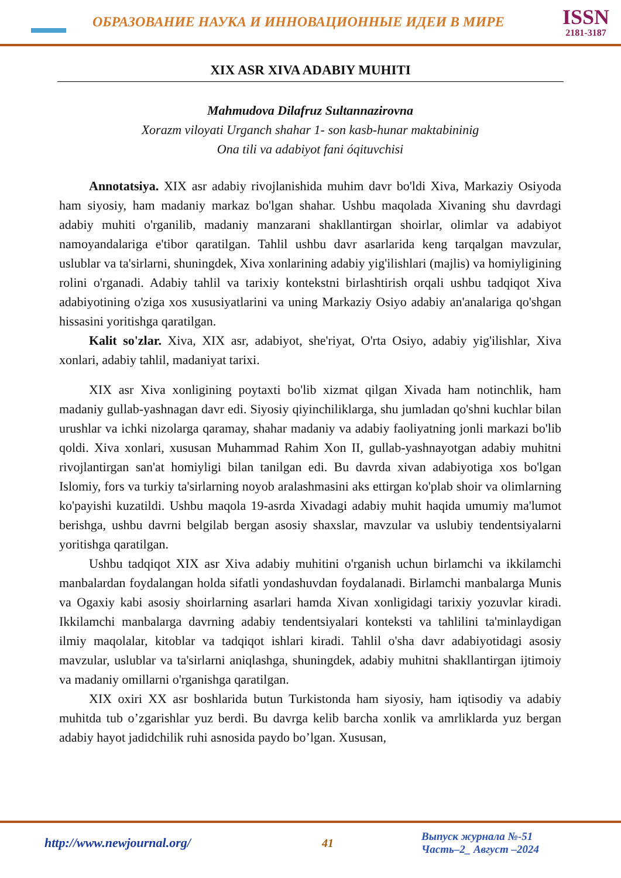ОБРАЗОВАНИЕ НАУКА И ИННОВАЦИОННЫЕ ИДЕИ В МИРЕ
ISSN
2181-3187
XIX ASR XIVA ADABIY MUHITI
Mahmudova Dilafruz Sultannazirovna
Xorazm viloyati Urganch shahar 1- son kasb-hunar maktabininig
Ona tili va adabiyot fani óqituvchisi
Annotatsiya. XIX asr adabiy rivojlanishida muhim davr bo'ldi Xiva, Markaziy Osiyoda ham siyosiy, ham madaniy markaz bo'lgan shahar. Ushbu maqolada Xivaning shu davrdagi adabiy muhiti o'rganilib, madaniy manzarani shakllantirgan shoirlar, olimlar va adabiyot namoyandalariga e'tibor qaratilgan. Tahlil ushbu davr asarlarida keng tarqalgan mavzular, uslublar va ta'sirlarni, shuningdek, Xiva xonlarining adabiy yig'ilishlari (majlis) va homiyligining rolini o'rganadi. Adabiy tahlil va tarixiy kontekstni birlashtirish orqali ushbu tadqiqot Xiva adabiyotining o'ziga xos xususiyatlarini va uning Markaziy Osiyo adabiy an'analariga qo'shgan hissasini yoritishga qaratilgan.
Kalit so'zlar. Xiva, XIX asr, adabiyot, she'riyat, O'rta Osiyo, adabiy yig'ilishlar, Xiva xonlari, adabiy tahlil, madaniyat tarixi.
XIX asr Xiva xonligining poytaxti bo'lib xizmat qilgan Xivada ham notinchlik, ham madaniy gullab-yashnagan davr edi. Siyosiy qiyinchiliklarga, shu jumladan qo'shni kuchlar bilan urushlar va ichki nizolarga qaramay, shahar madaniy va adabiy faoliyatning jonli markazi bo'lib qoldi. Xiva xonlari, xususan Muhammad Rahim Xon II, gullab-yashnayotgan adabiy muhitni rivojlantirgan san'at homiyligi bilan tanilgan edi. Bu davrda xivan adabiyotiga xos bo'lgan Islomiy, fors va turkiy ta'sirlarning noyob aralashmasini aks ettirgan ko'plab shoir va olimlarning ko'payishi kuzatildi. Ushbu maqola 19-asrda Xivadagi adabiy muhit haqida umumiy ma'lumot berishga, ushbu davrni belgilab bergan asosiy shaxslar, mavzular va uslubiy tendentsiyalarni yoritishga qaratilgan.
Ushbu tadqiqot XIX asr Xiva adabiy muhitini o'rganish uchun birlamchi va ikkilamchi manbalardan foydalangan holda sifatli yondashuvdan foydalanadi. Birlamchi manbalarga Munis va Ogaxiy kabi asosiy shoirlarning asarlari hamda Xivan xonligidagi tarixiy yozuvlar kiradi. Ikkilamchi manbalarga davrning adabiy tendentsiyalari konteksti va tahlilini ta'minlaydigan ilmiy maqolalar, kitoblar va tadqiqot ishlari kiradi. Tahlil o'sha davr adabiyotidagi asosiy mavzular, uslublar va ta'sirlarni aniqlashga, shuningdek, adabiy muhitni shakllantirgan ijtimoiy va madaniy omillarni o'rganishga qaratilgan.
XIX oxiri XX asr boshlarida butun Turkistonda ham siyosiy, ham iqtisodiy va adabiy muhitda tub o’zgarishlar yuz berdi. Bu davrga kelib barcha xonlik va amrliklarda yuz bergan adabiy hayot jadidchilik ruhi asnosida paydo bo’lgan. Xususan,
http://www.newjournal.org/ 41
Выпуск журнала №-51
Часть–2_ Август –2024